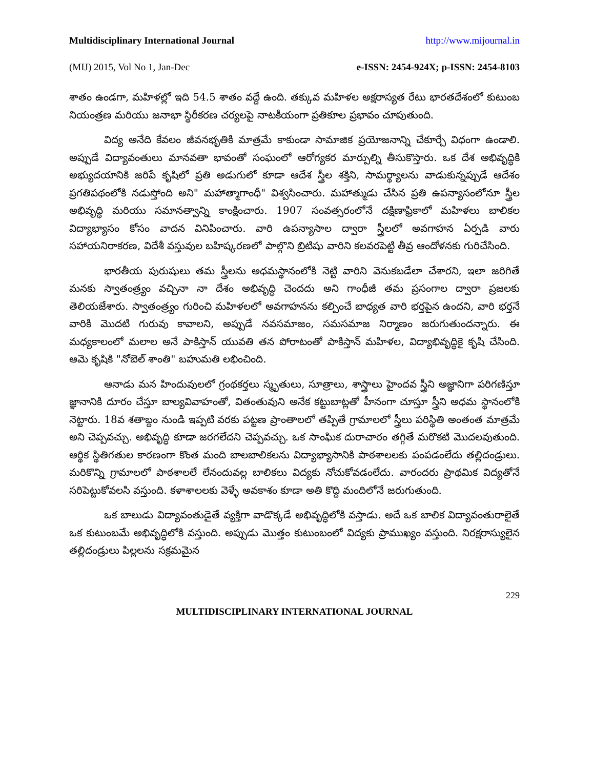Multidisciplinary International Journal http://www.mijournal.in
(MIJ) 2015, Vol No 1, Jan-Dec e-ISSN: 2454-924X; p-ISSN: 2454-8103
శాతం ఉండగా, మహిళల్లో ఇది 54.5 శాతం వద్దే ఉంది. తక్కువ మహిళల అక్షరాస్యత రేటు భారతదేశంలో కుటుంబ నియంత్రణ మరియు జనాభా స్థిరీకరణ చర్యలపై నాటకీయంగా ప్రతికూల ప్రభావం చూపుతుంది.
విద్య అనేది కేవలం జీవనభృతికి మాత్రమే కాకుండా సామాజిక ప్రయోజనాన్ని చేకూర్చే విధంగా ఉండాలి. అప్పుడే విద్యావంతులు మానవతా భావంతో సంఘంలో ఆరోగ్యకర మార్పుల్ని తీసుకొస్తారు. ఒక దేశ అభివృద్ధికి అభ్యుదయానికి జరిపే కృషిలో ప్రతి అడుగులో కూడా ఆదేశ స్త్రీల శక్తిని, సామర్థ్యాలను వాడుకున్నప్పుడే ఆదేశం ప్రగతిపథంలోకి నడుస్తోంది అని" మహాత్మాగాంధీ" విశ్వసించారు. మహాత్ముడు చేసిన ప్రతి ఉపన్యాసంలోనూ స్త్రీల అభివృద్ధి మరియు సమానత్వాన్ని కాంక్షించారు. 1907 సంవత్సరంలోనే దక్షిణాఫ్రికాలో మహిళలు బాలికల విద్యాభ్యాసం కోసం వాదన వినిపించారు. వారి ఉపన్యాసాల ద్వారా స్త్రీలలో అవగాహన ఏర్పడి వారు సహాయనిరాకరణ, విదేశీ వస్తువుల బహిష్కరణలో పాల్గొని బ్రిటిషు వారిని కలవరపెట్టి తీవ్ర ఆందోళనకు గురిచేసింది.
భారతీయ పురుషులు తమ స్త్రీలను అధమస్థానంలోకి నెట్టి వారిని వెనుకబడేలా చేశారని, ఇలా జరిగితే మనకు స్వాతంత్ర్యం వచ్చినా నా దేశం అభివృద్ధి చెందదు అని గాంధీజీ తమ ప్రసంగాల ద్వారా ప్రజలకు తెలియజేశారు. స్వాతంత్ర్యం గురించి మహిళలలో అవగాహనను కల్పించే బాధ్యత వారి భర్తపైన ఉందని, వారి భర్తనే వారికి మొదటి గురువు కావాలని, అప్పుడే నవసమాజం, సమసమాజ నిర్మాణం జరుగుతుందన్నారు. ఈ మధ్యకాలంలో మలాల అనే పాకిస్తాన్ యువతి తన పోరాటంతో పాకిస్తాన్ మహిళల, విద్యాభివృద్ధికై కృషి చేసింది. ఆమె కృషికి "నోబెల్ శాంతి" బహుమతి లభించింది.
ఆనాడు మన హిందువులలో గ్రంథకర్తలు స్మృతులు, సూత్రాలు, శాస్త్రాలు హైందవ స్త్రీని అజ్ఞానిగా పరిగణిస్తూ జ్ఞానానికి దూరం చేస్తూ బాల్యవివాహంతో, వితంతువుని అనేక కట్టుబాట్లతో హీనంగా చూస్తూ స్త్రీని అధమ స్థానంలోకి నెట్టారు. 18వ శతాబ్దం నుండి ఇప్పటి వరకు పట్టణ ప్రాంతాలలో తప్పితే గ్రామాలలో స్త్రీలు పరిస్థితి అంతంత మాత్రమే అని చెప్పవచ్చు. అభివృద్ధి కూడా జరగలేదని చెప్పవచ్చు. ఒక సాంఘిక దురాచారం తగ్గితే మరొకటి మొదలవుతుంది. ఆర్థిక స్థితిగతుల కారణంగా కొంత మంది బాలబాలికలను విద్యాభ్యాసానికి పాఠశాలలకు పంపడంలేదు తల్లిదండ్రులు. మరికొన్ని గ్రామాలలో పాఠశాలలే లేనందువల్ల బాలికలు విద్యకు నోచుకోవడంలేదు. వారందరు ప్రాథమిక విద్యతోనే సరిపెట్టుకోవలసి వస్తుంది. కళాశాలలకు వెళ్ళే అవకాశం కూడా అతి కొద్ది మందిలోనే జరుగుతుంది.
ఒక బాలుడు విద్యావంతుడైతే వ్యక్తిగా వాడొక్కడే అభివృద్ధిలోకి వస్తాడు. అదే ఒక బాలిక విద్యావంతురాలైతే ఒక కుటుంబమే అభివృద్ధిలోకి వస్తుంది. అప్పుడు మొత్తం కుటుంబంలో విద్యకు ప్రాముఖ్యం వస్తుంది. నిరక్షరాస్యులైన తల్లిదండ్రులు పిల్లలను సక్రమమైన
229
MULTIDISCIPLINARY INTERNATIONAL JOURNAL